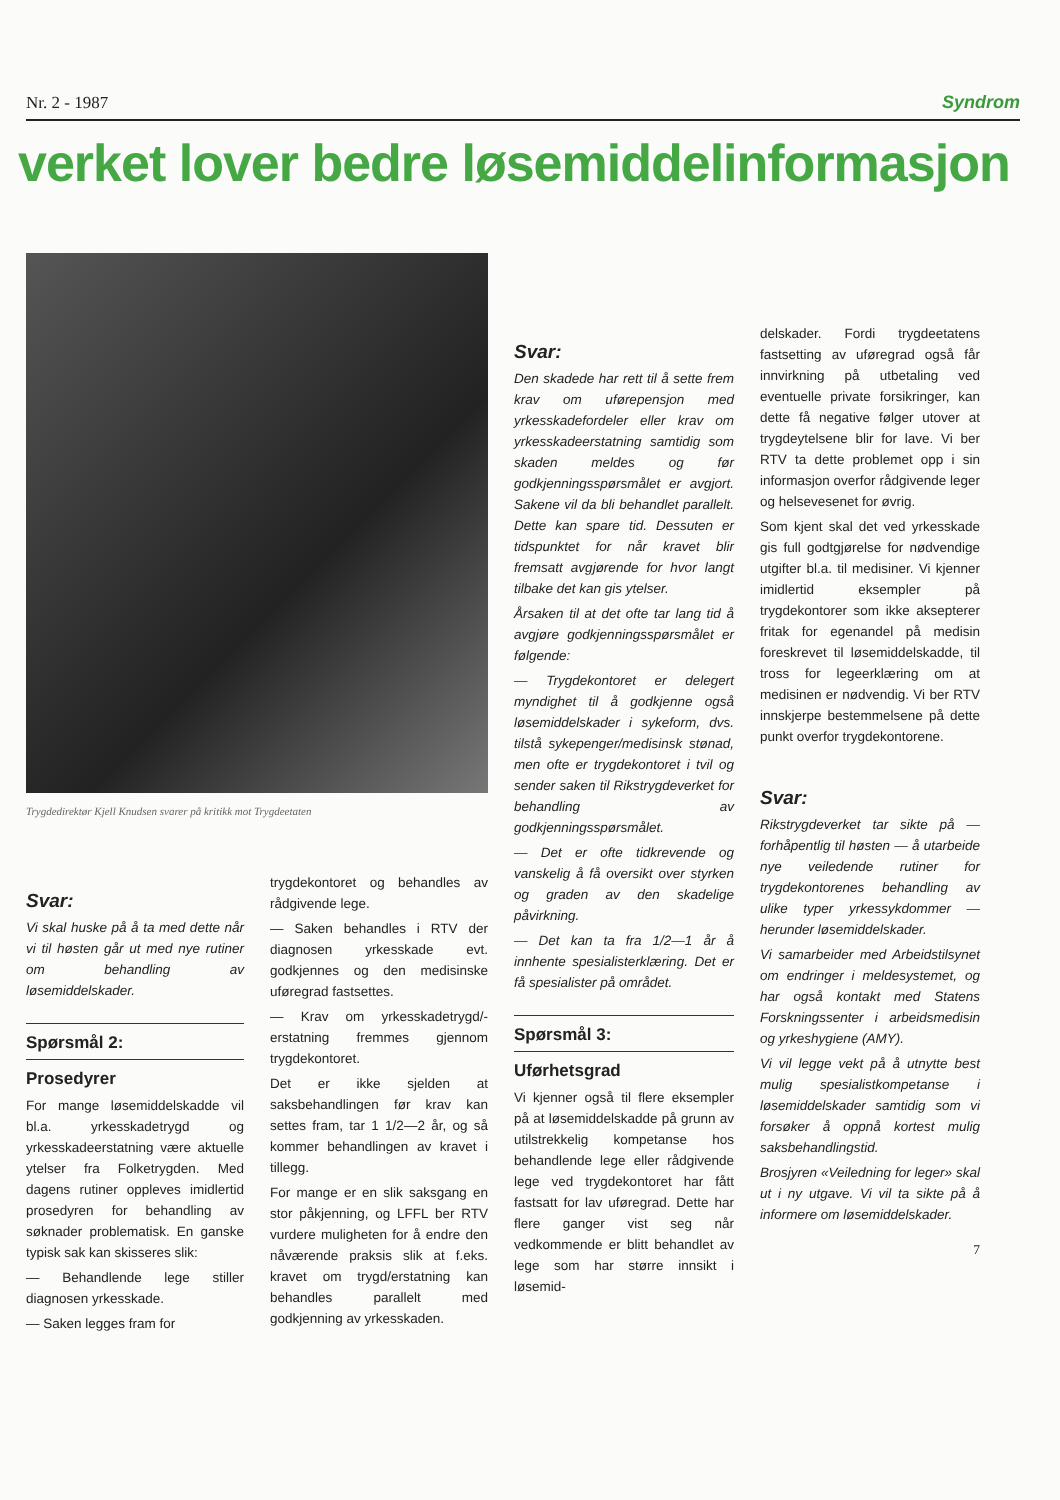Nr. 2 - 1987 Syndrom
verket lover bedre løsemiddelinformasjon
Trygdedirektør Kjell Knudsen svarer på kritikk mot Trygdeetaten
Svar:
Vi skal huske på å ta med dette når vi til høsten går ut med nye rutiner om behandling av løsemiddelskader.
Spørsmål 2:
Prosedyrer
For mange løsemiddelskadde vil bl.a. yrkesskadetrygd og yrkesskadeerstatning være aktuelle ytelser fra Folketrygden. Med dagens rutiner oppleves imidlertid prosedyren for behandling av søknader problematisk. En ganske typisk sak kan skisseres slik:
— Behandlende lege stiller diagnosen yrkesskade.
— Saken legges fram for
trygdekontoret og behandles av rådgivende lege.
— Saken behandles i RTV der diagnosen yrkesskade evt. godkjennes og den medisinske uføregrad fastsettes.
— Krav om yrkesskadetrygd/-erstatning fremmes gjennom trygdekontoret.
Det er ikke sjelden at saksbehandlingen før krav kan settes fram, tar 1 1/2—2 år, og så kommer behandlingen av kravet i tillegg.
For mange er en slik saksgang en stor påkjenning, og LFFL ber RTV vurdere muligheten for å endre den nåværende praksis slik at f.eks. kravet om trygd/erstatning kan behandles parallelt med godkjenning av yrkesskaden.
Svar:
Den skadede har rett til å sette frem krav om uførepensjon med yrkesskadefordeler eller krav om yrkesskadeerstatning samtidig som skaden meldes og før godkjenningsspørsmålet er avgjort. Sakene vil da bli behandlet parallelt. Dette kan spare tid. Dessuten er tidspunktet for når kravet blir fremsatt avgjørende for hvor langt tilbake det kan gis ytelser.
Årsaken til at det ofte tar lang tid å avgjøre godkjenningsspørsmålet er følgende:
— Trygdekontoret er delegert myndighet til å godkjenne også løsemiddelskader i sykeform, dvs. tilstå sykepenger/medisinsk stønad, men ofte er trygdekontoret i tvil og sender saken til Rikstrygdeverket for behandling av godkjenningsspørsmålet.
— Det er ofte tidkrevende og vanskelig å få oversikt over styrken og graden av den skadelige påvirkning.
— Det kan ta fra 1/2—1 år å innhente spesialisterklæring. Det er få spesialister på området.
Spørsmål 3:
Uførhetsgrad
Vi kjenner også til flere eksempler på at løsemiddelskadde på grunn av utilstrekkelig kompetanse hos behandlende lege eller rådgivende lege ved trygdekontoret har fått fastsatt for lav uføregrad. Dette har flere ganger vist seg når vedkommende er blitt behandlet av lege som har større innsikt i løsemid-
delskader. Fordi trygdeetatens fastsetting av uføregrad også får innvirkning på utbetaling ved eventuelle private forsikringer, kan dette få negative følger utover at trygdeytelsene blir for lave. Vi ber RTV ta dette problemet opp i sin informasjon overfor rådgivende leger og helsevesenet for øvrig.
Som kjent skal det ved yrkesskade gis full godtgjørelse for nødvendige utgifter bl.a. til medisiner. Vi kjenner imidlertid eksempler på trygdekontorer som ikke aksepterer fritak for egenandel på medisin foreskrevet til løsemiddelskadde, til tross for legeerklæring om at medisinen er nødvendig. Vi ber RTV innskjerpe bestemmelsene på dette punkt overfor trygdekontorene.
Svar:
Rikstrygdeverket tar sikte på — forhåpentlig til høsten — å utarbeide nye veiledende rutiner for trygdekontorenes behandling av ulike typer yrkessykdommer — herunder løsemiddelskader.
Vi samarbeider med Arbeidstilsynet om endringer i meldesystemet, og har også kontakt med Statens Forskningssenter i arbeidsmedisin og yrkeshygiene (AMY).
Vi vil legge vekt på å utnytte best mulig spesialistkompetanse i løsemiddelskader samtidig som vi forsøker å oppnå kortest mulig saksbehandlingstid.
Brosjyren «Veiledning for leger» skal ut i ny utgave. Vi vil ta sikte på å informere om løsemiddelskader.
7